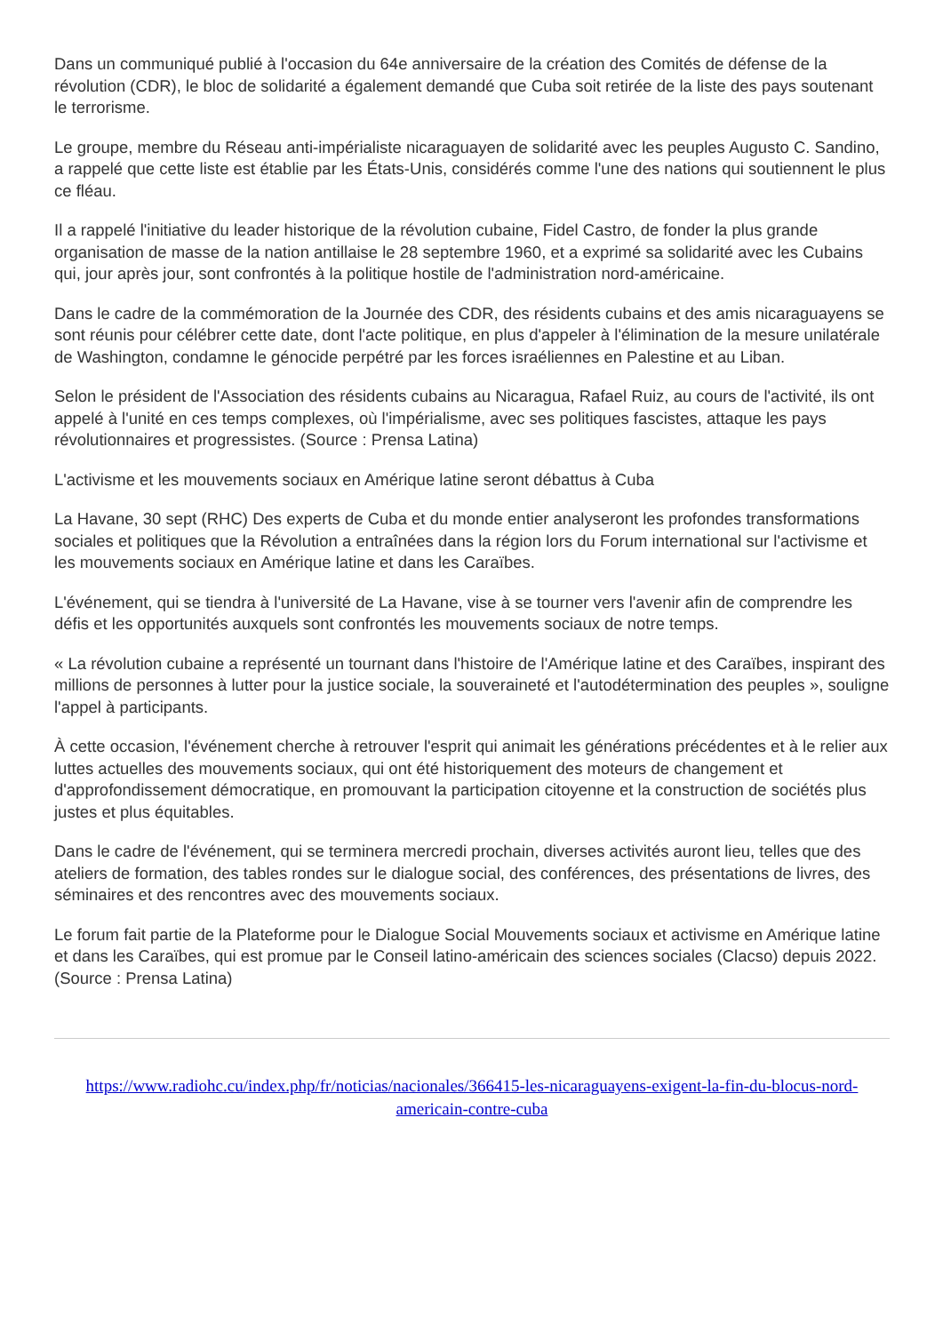Dans un communiqué publié à l'occasion du 64e anniversaire de la création des Comités de défense de la révolution (CDR), le bloc de solidarité a également demandé que Cuba soit retirée de la liste des pays soutenant le terrorisme.
Le groupe, membre du Réseau anti-impérialiste nicaraguayen de solidarité avec les peuples Augusto C. Sandino, a rappelé que cette liste est établie par les États-Unis, considérés comme l'une des nations qui soutiennent le plus ce fléau.
Il a rappelé l'initiative du leader historique de la révolution cubaine, Fidel Castro, de fonder la plus grande organisation de masse de la nation antillaise le 28 septembre 1960, et a exprimé sa solidarité avec les Cubains qui, jour après jour, sont confrontés à la politique hostile de l'administration nord-américaine.
Dans le cadre de la commémoration de la Journée des CDR, des résidents cubains et des amis nicaraguayens se sont réunis pour célébrer cette date, dont l'acte politique, en plus d'appeler à l'élimination de la mesure unilatérale de Washington, condamne le génocide perpétré par les forces israéliennes en Palestine et au Liban.
Selon le président de l'Association des résidents cubains au Nicaragua, Rafael Ruiz, au cours de l'activité, ils ont appelé à l'unité en ces temps complexes, où l'impérialisme, avec ses politiques fascistes, attaque les pays révolutionnaires et progressistes. (Source : Prensa Latina)
L'activisme et les mouvements sociaux en Amérique latine seront débattus à Cuba
La Havane, 30 sept (RHC) Des experts de Cuba et du monde entier analyseront les profondes transformations sociales et politiques que la Révolution a entraînées dans la région lors du Forum international sur l'activisme et les mouvements sociaux en Amérique latine et dans les Caraïbes.
L'événement, qui se tiendra à l'université de La Havane, vise à se tourner vers l'avenir afin de comprendre les défis et les opportunités auxquels sont confrontés les mouvements sociaux de notre temps.
« La révolution cubaine a représenté un tournant dans l'histoire de l'Amérique latine et des Caraïbes, inspirant des millions de personnes à lutter pour la justice sociale, la souveraineté et l'autodétermination des peuples », souligne l'appel à participants.
À cette occasion, l'événement cherche à retrouver l'esprit qui animait les générations précédentes et à le relier aux luttes actuelles des mouvements sociaux, qui ont été historiquement des moteurs de changement et d'approfondissement démocratique, en promouvant la participation citoyenne et la construction de sociétés plus justes et plus équitables.
Dans le cadre de l'événement, qui se terminera mercredi prochain, diverses activités auront lieu, telles que des ateliers de formation, des tables rondes sur le dialogue social, des conférences, des présentations de livres, des séminaires et des rencontres avec des mouvements sociaux.
Le forum fait partie de la Plateforme pour le Dialogue Social Mouvements sociaux et activisme en Amérique latine et dans les Caraïbes, qui est promue par le Conseil latino-américain des sciences sociales (Clacso) depuis 2022. (Source : Prensa Latina)
https://www.radiohc.cu/index.php/fr/noticias/nacionales/366415-les-nicaraguayens-exigent-la-fin-du-blocus-nord-americain-contre-cuba